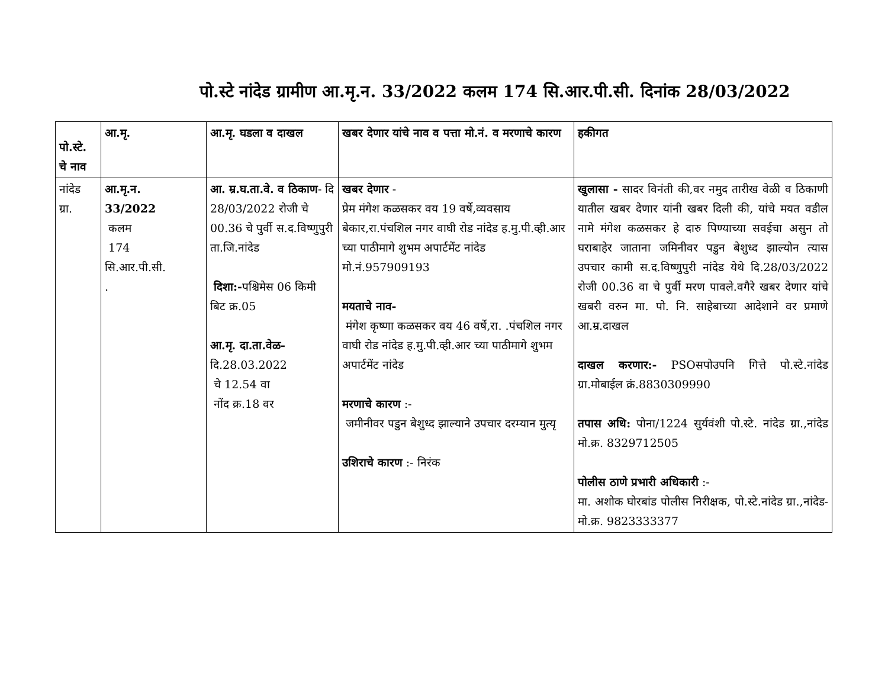पो.स्टे नांदेड ग्रामीण आ.मृ.न. 33/2022 कलम 174 सि.आर.पी.सी. दिनांक 28/03/2022
| पो.स्टे. चे नाव | आ.मृ. | आ.मृ. घडला व दाखल | खबर देणार यांचे नाव व पत्ता मो.नं. व मरणाचे कारण | हकीगत |
| --- | --- | --- | --- | --- |
| नांदेड ग्रा. | आ.मृ.न. 33/2022 कलम 174 सि.आर.पी.सी. . | आ. म्र.घ.ता.वे. व ठिकाण - दि 28/03/2022 रोजी चे 00.36 चे पुर्वी स.द.विष्णुपुरी ता.जि.नांदेड दिशा:- पश्चिमेस 06 किमी बिट क्र.05 आ.मृ. दा.ता.वेळ- दि.28.03.2022 चे 12.54 वा नोंद क्र.18 वर | खबर देणार - प्रेम मंगेश कळसकर वय 19 वर्षे,व्यवसाय बेकार,रा.पंचशिल नगर वाघी रोड नांदेड ह.मु.पी.व्ही.आर च्या पाठीमागे शुभम अपार्टमेंट नांदेड मो.नं.957909193 मयताचे नाव- मंगेश कृष्णा कळसकर वय 46 वर्षे,रा. .पंचशिल नगर वाघी रोड नांदेड ह.मु.पी.व्ही.आर च्या पाठीमागे शुभम अपार्टमेंट नांदेड मरणाचे कारण :- जमीनीवर पडुन बेशुध्द झाल्याने उपचार दरम्यान मुत्यृ उशिराचे कारण :- निरंक | खुलासा - सादर विनंती की,वर नमुद तारीख वेळी व ठिकाणी यातील खबर देणार यांनी खबर दिली की, यांचे मयत वडील नामे मंगेश कळसकर हे दारु पिण्याच्या सवईचा असुन तो घराबाहेर जाताना जमिनीवर पडुन बेशुध्द झाल्योन त्यास उपचार कामी स.द.विष्णुपुरी नांदेड येथे दि.28/03/2022 रोजी 00.36 वा चे पुर्वी मरण पावले.वगैरे खबर देणार यांचे खबरी वरुन मा. पो. नि. साहेबाच्या आदेशाने वर प्रमाणे आ.म्र.दाखल दाखल करणार:- PSOसपोउपनि गित्ते पो.स्टे.नांदेड ग्रा.मोबाईल क्रं.8830309990 तपास अधि: पोना/1224 सुर्यवंशी पो.स्टे. नांदेड ग्रा.,नांदेड मो.क्र. 8329712505 पोलीस ठाणे प्रभारी अधिकारी :- मा. अशोक घोरबांड पोलीस निरीक्षक, पो.स्टे.नांदेड ग्रा.,नांदेड-मो.क्र. 9823333377 |